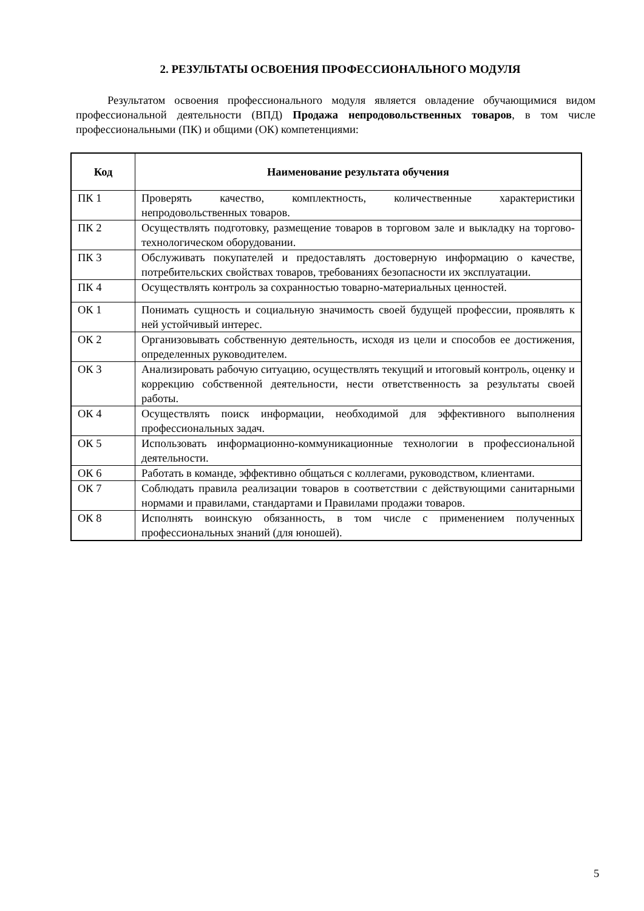2. РЕЗУЛЬТАТЫ ОСВОЕНИЯ ПРОФЕССИОНАЛЬНОГО МОДУЛЯ
Результатом освоения профессионального модуля является овладение обучающимися видом профессиональной деятельности (ВПД) Продажа непродовольственных товаров, в том числе профессиональными (ПК) и общими (ОК) компетенциями:
| Код | Наименование результата обучения |
| --- | --- |
| ПК 1 | Проверять качество, комплектность, количественные характеристики непродовольственных товаров. |
| ПК 2 | Осуществлять подготовку, размещение товаров в торговом зале и выкладку на торгово-технологическом оборудовании. |
| ПК 3 | Обслуживать покупателей и предоставлять достоверную информацию о качестве, потребительских свойствах товаров, требованиях безопасности их эксплуатации. |
| ПК 4 | Осуществлять контроль за сохранностью товарно-материальных ценностей. |
| ОК 1 | Понимать сущность и социальную значимость своей будущей профессии, проявлять к ней устойчивый интерес. |
| ОК 2 | Организовывать собственную деятельность, исходя из цели и способов ее достижения, определенных руководителем. |
| ОК 3 | Анализировать рабочую ситуацию, осуществлять текущий и итоговый контроль, оценку и коррекцию собственной деятельности, нести ответственность за результаты своей работы. |
| ОК 4 | Осуществлять поиск информации, необходимой для эффективного выполнения профессиональных задач. |
| ОК 5 | Использовать информационно-коммуникационные технологии в профессиональной деятельности. |
| ОК 6 | Работать в команде, эффективно общаться с коллегами, руководством, клиентами. |
| ОК 7 | Соблюдать правила реализации товаров в соответствии с действующими санитарными нормами и правилами, стандартами и Правилами продажи товаров. |
| ОК 8 | Исполнять воинскую обязанность, в том числе с применением полученных профессиональных знаний (для юношей). |
5